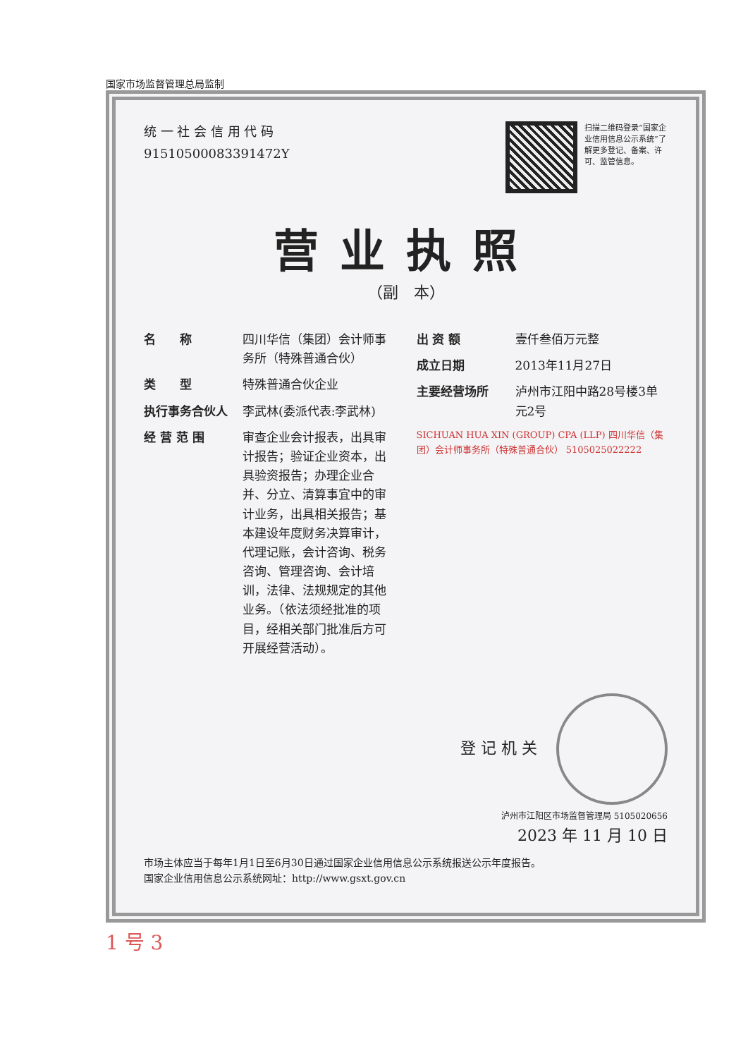国家市场监督管理总局监制
统 一 社 会 信 用 代 码
91510500083391472Y
扫描二维码登录“国家企业信用信息公示系统”了解更多登记、备案、许可、监管信息。
营业执照
（副　本）
名　　称 四川华信（集团）会计师事务所（特殊普通合伙）
类　　型 特殊普通合伙企业
执行事务合伙人 李武林(委派代表:李武林)
经 营 范 围 审查企业会计报表，出具审计报告；验证企业资本，出具验资报告；办理企业合并、分立、清算事宜中的审计业务，出具相关报告；基本建设年度财务决算审计，代理记账，会计咨询、税务咨询、管理咨询、会计培训，法律、法规规定的其他业务。（依法须经批准的项目，经相关部门批准后方可开展经营活动）。
出 资 额 壹仟叁佰万元整
成立日期 2013年11月27日
主要经营场所 泸州市江阳中路28号楼3单元2号
SICHUAN HUA XIN (GROUP) CPA (LLP) 四川华信（集团）会计师事务所（特殊普通合伙） 5105025022222
登 记 机 关
泸州市江阳区市场监督管理局 5105020656
2023 年 11 月 10 日
市场主体应当于每年1月1日至6月30日通过国家企业信用信息公示系统报送公示年度报告。
国家企业信用信息公示系统网址：http://www.gsxt.gov.cn
1 号 3